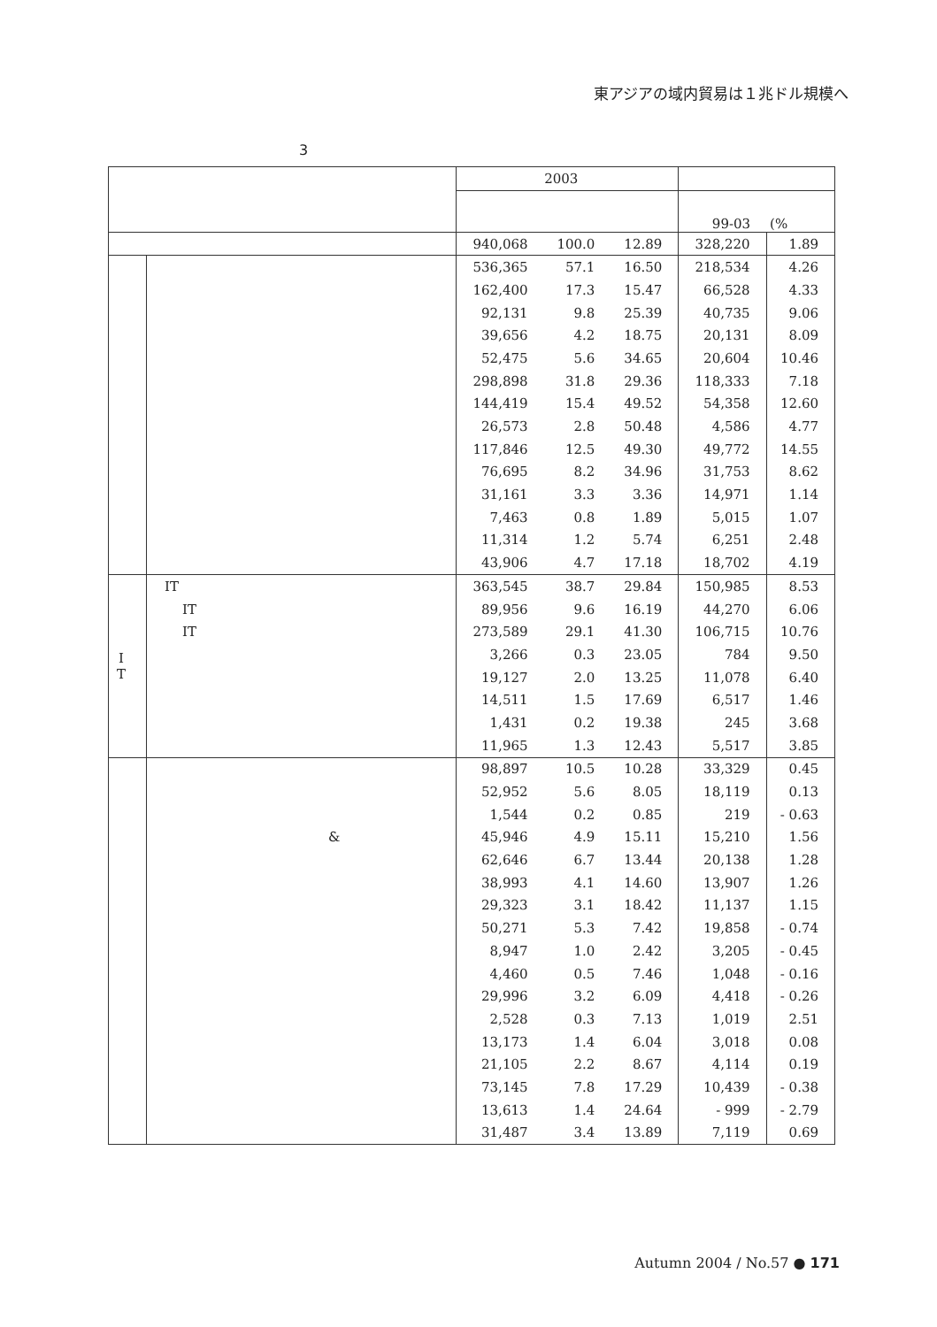東アジアの域内貿易は１兆ドル規模へ
3
| | | 2003 | | | | |
| --- | --- | --- | --- | --- | --- | --- |
| | | | | | 99-03 | (% |
| | | 940,068 | 100.0 | 12.89 | 328,220 | 1.89 |
| | | 536,365 | 57.1 | 16.50 | 218,534 | 4.26 |
| | | 162,400 | 17.3 | 15.47 | 66,528 | 4.33 |
| | | 92,131 | 9.8 | 25.39 | 40,735 | 9.06 |
| | | 39,656 | 4.2 | 18.75 | 20,131 | 8.09 |
| | | 52,475 | 5.6 | 34.65 | 20,604 | 10.46 |
| | | 298,898 | 31.8 | 29.36 | 118,333 | 7.18 |
| | | 144,419 | 15.4 | 49.52 | 54,358 | 12.60 |
| | | 26,573 | 2.8 | 50.48 | 4,586 | 4.77 |
| | | 117,846 | 12.5 | 49.30 | 49,772 | 14.55 |
| | | 76,695 | 8.2 | 34.96 | 31,753 | 8.62 |
| | | 31,161 | 3.3 | 3.36 | 14,971 | 1.14 |
| | | 7,463 | 0.8 | 1.89 | 5,015 | 1.07 |
| | | 11,314 | 1.2 | 5.74 | 6,251 | 2.48 |
| | | 43,906 | 4.7 | 17.18 | 18,702 | 4.19 |
| I T | IT | 363,545 | 38.7 | 29.84 | 150,985 | 8.53 |
| | IT | 89,956 | 9.6 | 16.19 | 44,270 | 6.06 |
| | IT | 273,589 | 29.1 | 41.30 | 106,715 | 10.76 |
| | | 3,266 | 0.3 | 23.05 | 784 | 9.50 |
| | | 19,127 | 2.0 | 13.25 | 11,078 | 6.40 |
| | | 14,511 | 1.5 | 17.69 | 6,517 | 1.46 |
| | | 1,431 | 0.2 | 19.38 | 245 | 3.68 |
| | | 11,965 | 1.3 | 12.43 | 5,517 | 3.85 |
| | | 98,897 | 10.5 | 10.28 | 33,329 | 0.45 |
| | | 52,952 | 5.6 | 8.05 | 18,119 | 0.13 |
| | | 1,544 | 0.2 | 0.85 | 219 | - 0.63 |
| | & | 45,946 | 4.9 | 15.11 | 15,210 | 1.56 |
| | | 62,646 | 6.7 | 13.44 | 20,138 | 1.28 |
| | | 38,993 | 4.1 | 14.60 | 13,907 | 1.26 |
| | | 29,323 | 3.1 | 18.42 | 11,137 | 1.15 |
| | | 50,271 | 5.3 | 7.42 | 19,858 | - 0.74 |
| | | 8,947 | 1.0 | 2.42 | 3,205 | - 0.45 |
| | | 4,460 | 0.5 | 7.46 | 1,048 | - 0.16 |
| | | 29,996 | 3.2 | 6.09 | 4,418 | - 0.26 |
| | | 2,528 | 0.3 | 7.13 | 1,019 | 2.51 |
| | | 13,173 | 1.4 | 6.04 | 3,018 | 0.08 |
| | | 21,105 | 2.2 | 8.67 | 4,114 | 0.19 |
| | | 73,145 | 7.8 | 17.29 | 10,439 | - 0.38 |
| | | 13,613 | 1.4 | 24.64 | - 999 | - 2.79 |
| | | 31,487 | 3.4 | 13.89 | 7,119 | 0.69 |
Autumn 2004 / No.57 ● 171